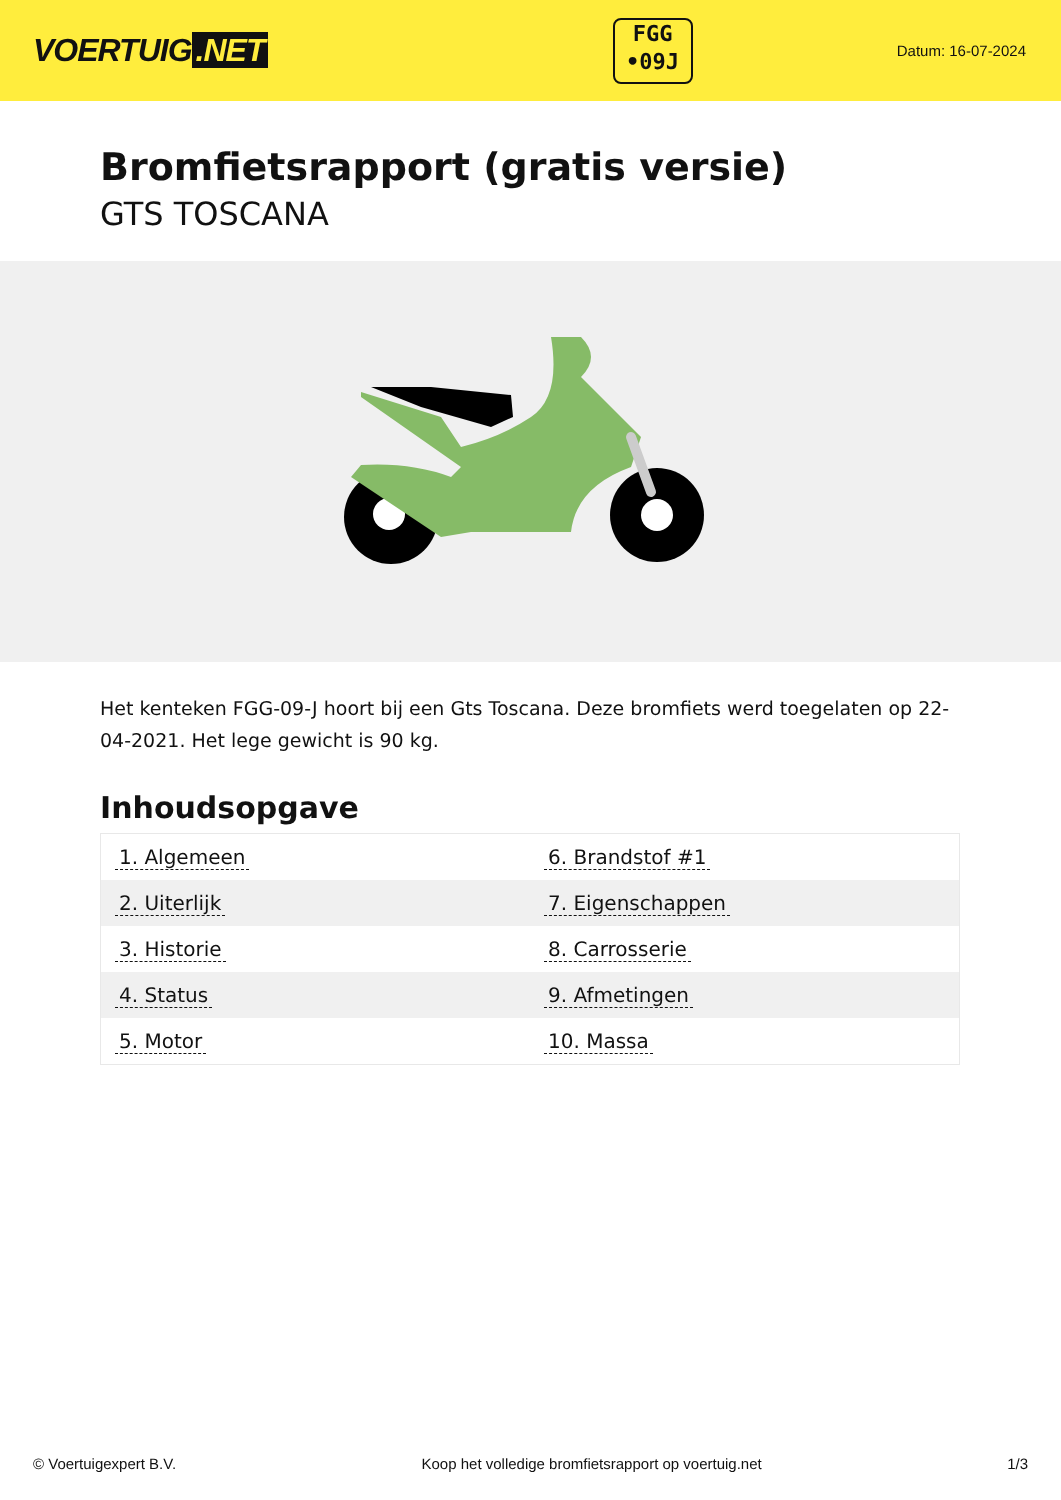VOERTUIG.NET
FGG
•09J
Datum: 16-07-2024
Bromfietsrapport (gratis versie)
GTS TOSCANA
Het kenteken FGG-09-J hoort bij een Gts Toscana. Deze bromfiets werd toegelaten op 22-04-2021. Het lege gewicht is 90 kg.
Inhoudsopgave
| 1. Algemeen | 6. Brandstof #1 |
| 2. Uiterlijk | 7. Eigenschappen |
| 3. Historie | 8. Carrosserie |
| 4. Status | 9. Afmetingen |
| 5. Motor | 10. Massa |
© Voertuigexpert B.V. Koop het volledige bromfietsrapport op voertuig.net 1/3